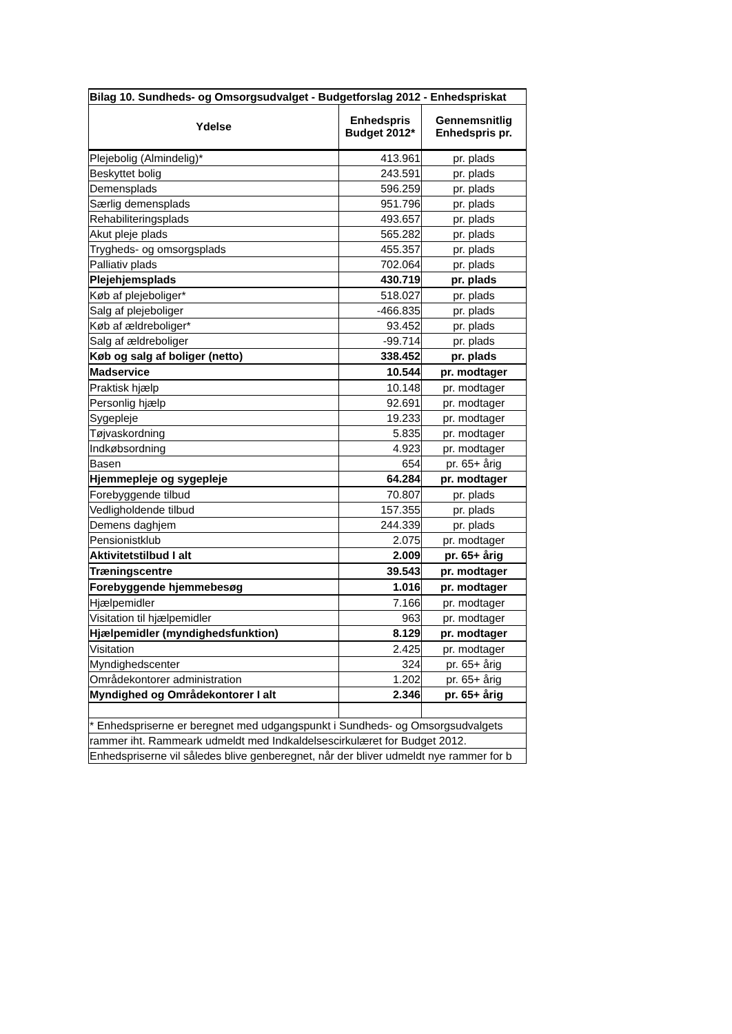| Bilag 10. Sundheds- og Omsorgsudvalget - Budgetforslag 2012 - Enhedspriskat | | |
| Ydelse | Enhedspris Budget 2012* | Gennemsnitlig Enhedspris pr. |
| Plejebolig (Almindelig)* | 413.961 | pr. plads |
| Beskyttet bolig | 243.591 | pr. plads |
| Demensplads | 596.259 | pr. plads |
| Særlig demensplads | 951.796 | pr. plads |
| Rehabiliteringsplads | 493.657 | pr. plads |
| Akut pleje plads | 565.282 | pr. plads |
| Trygheds- og omsorgsplads | 455.357 | pr. plads |
| Palliativ plads | 702.064 | pr. plads |
| Plejehjemsplads | 430.719 | pr. plads |
| Køb af plejeboliger* | 518.027 | pr. plads |
| Salg af plejeboliger | -466.835 | pr. plads |
| Køb af ældreboliger* | 93.452 | pr. plads |
| Salg af ældreboliger | -99.714 | pr. plads |
| Køb og salg af boliger (netto) | 338.452 | pr. plads |
| Madservice | 10.544 | pr. modtager |
| Praktisk hjælp | 10.148 | pr. modtager |
| Personlig hjælp | 92.691 | pr. modtager |
| Sygepleje | 19.233 | pr. modtager |
| Tøjvaskordning | 5.835 | pr. modtager |
| Indkøbsordning | 4.923 | pr. modtager |
| Basen | 654 | pr. 65+ årig |
| Hjemmepleje og sygepleje | 64.284 | pr. modtager |
| Forebyggende tilbud | 70.807 | pr. plads |
| Vedligholdende tilbud | 157.355 | pr. plads |
| Demens daghjem | 244.339 | pr. plads |
| Pensionistklub | 2.075 | pr. modtager |
| Aktivitetstilbud I alt | 2.009 | pr. 65+ årig |
| Træningscentre | 39.543 | pr. modtager |
| Forebyggende hjemmebesøg | 1.016 | pr. modtager |
| Hjælpemidler | 7.166 | pr. modtager |
| Visitation til hjælpemidler | 963 | pr. modtager |
| Hjælpemidler (myndighedsfunktion) | 8.129 | pr. modtager |
| Visitation | 2.425 | pr. modtager |
| Myndighedscenter | 324 | pr. 65+ årig |
| Områdekontorer administration | 1.202 | pr. 65+ årig |
| Myndighed og Områdekontorer I alt | 2.346 | pr. 65+ årig |
| * Enhedspriserne er beregnet med udgangspunkt i Sundheds- og Omsorgsudvalgets | | |
| rammer iht. Rammeark udmeldt med Indkaldelsescirkulæret for Budget 2012. | | |
| Enhedspriserne vil således blive genberegnet, når der bliver udmeldt nye rammer for b | | |